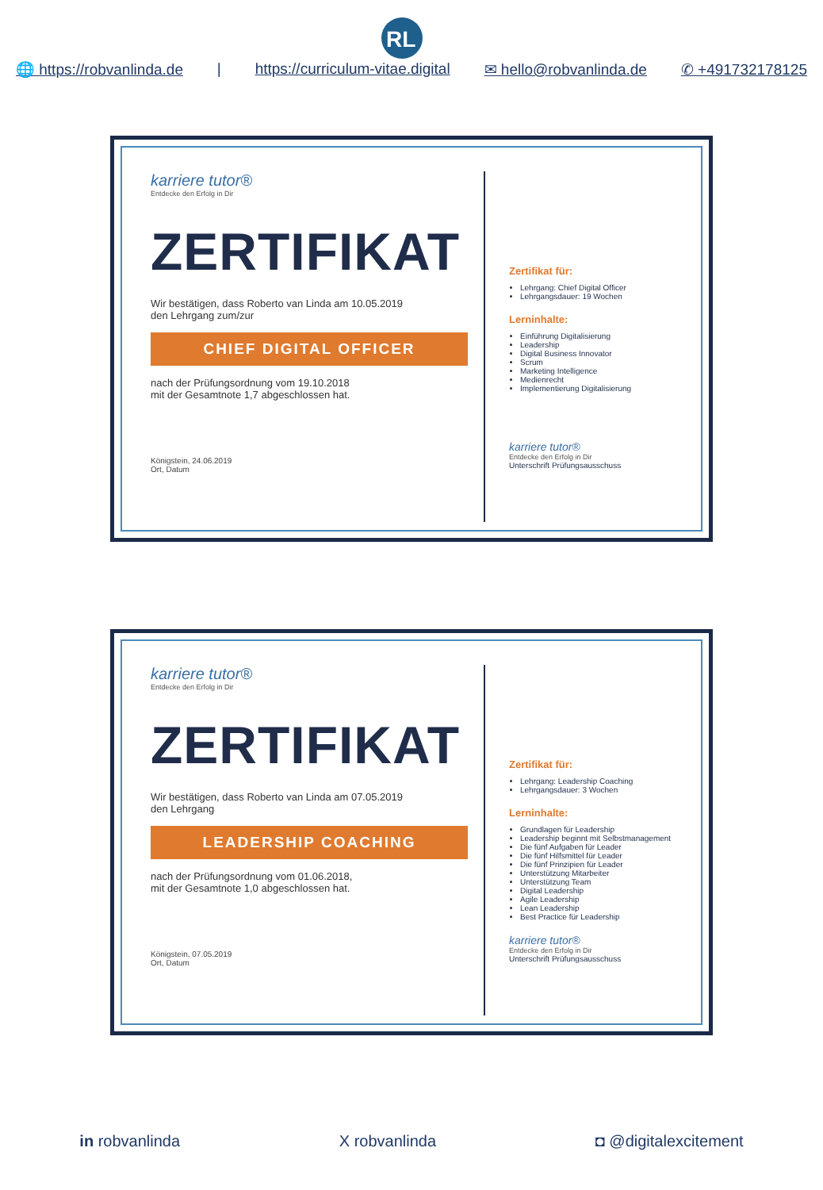RL
🌐 https://robvanlinda.de | https://curriculum-vitae.digital ✉ hello@robvanlinda.de ✆ +491732178125
karriere tutor®
Entdecke den Erfolg in Dir
ZERTIFIKAT
Wir bestätigen, dass Roberto van Linda am 10.05.2019
den Lehrgang zum/zur
CHIEF DIGITAL OFFICER
nach der Prüfungsordnung vom 19.10.2018
mit der Gesamtnote 1,7 abgeschlossen hat.
Königstein, 24.06.2019
Ort, Datum
Zertifikat für:
Lehrgang: Chief Digital Officer
Lehrgangsdauer: 19 Wochen
Lerninhalte:
Einführung Digitalisierung
Leadership
Digital Business Innovator
Scrum
Marketing Intelligence
Medienrecht
Implementierung Digitalisierung
karriere tutor®
Entdecke den Erfolg in Dir
Unterschrift Prüfungsausschuss
karriere tutor®
Entdecke den Erfolg in Dir
ZERTIFIKAT
Wir bestätigen, dass Roberto van Linda am 07.05.2019
den Lehrgang
LEADERSHIP COACHING
nach der Prüfungsordnung vom 01.06.2018,
mit der Gesamtnote 1,0 abgeschlossen hat.
Königstein, 07.05.2019
Ort, Datum
Zertifikat für:
Lehrgang: Leadership Coaching
Lehrgangsdauer: 3 Wochen
Lerninhalte:
Grundlagen für Leadership
Leadership beginnt mit Selbstmanagement
Die fünf Aufgaben für Leader
Die fünf Hilfsmittel für Leader
Die fünf Prinzipien für Leader
Unterstützung Mitarbeiter
Unterstützung Team
Digital Leadership
Agile Leadership
Lean Leadership
Best Practice für Leadership
karriere tutor®
Entdecke den Erfolg in Dir
Unterschrift Prüfungsausschuss
in robvanlinda X robvanlinda ◘ @digitalexcitement